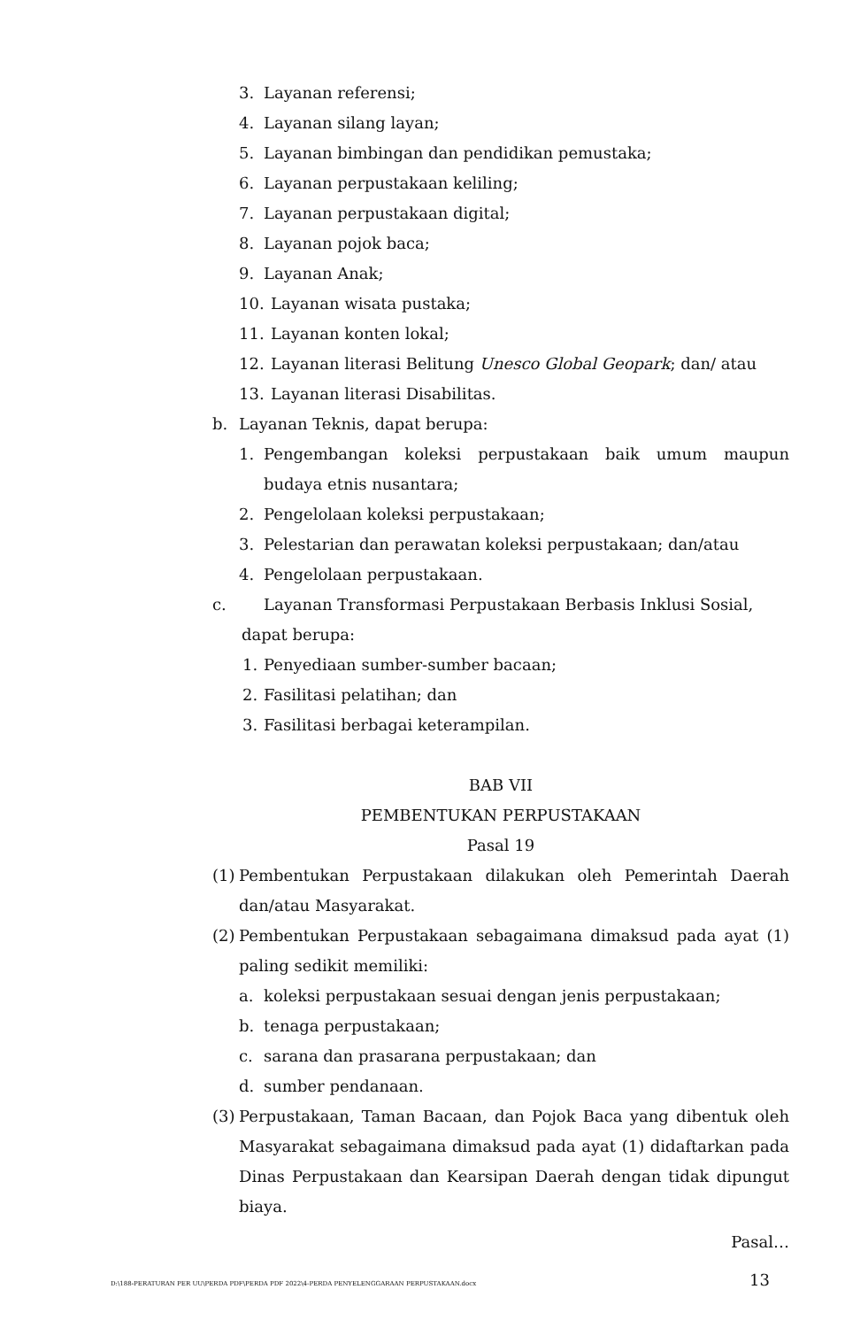3. Layanan referensi;
4. Layanan silang layan;
5. Layanan bimbingan dan pendidikan pemustaka;
6. Layanan perpustakaan keliling;
7. Layanan perpustakaan digital;
8. Layanan pojok baca;
9. Layanan Anak;
10. Layanan wisata pustaka;
11. Layanan konten lokal;
12. Layanan literasi Belitung Unesco Global Geopark; dan/ atau
13. Layanan literasi Disabilitas.
b. Layanan Teknis, dapat berupa:
1. Pengembangan koleksi perpustakaan baik umum maupun budaya etnis nusantara;
2. Pengelolaan koleksi perpustakaan;
3. Pelestarian dan perawatan koleksi perpustakaan; dan/atau
4. Pengelolaan perpustakaan.
c. Layanan Transformasi Perpustakaan Berbasis Inklusi Sosial,
dapat berupa:
1. Penyediaan sumber-sumber bacaan;
2. Fasilitasi pelatihan; dan
3. Fasilitasi berbagai keterampilan.
BAB VII
PEMBENTUKAN PERPUSTAKAAN
Pasal 19
(1) Pembentukan Perpustakaan dilakukan oleh Pemerintah Daerah dan/atau Masyarakat.
(2) Pembentukan Perpustakaan sebagaimana dimaksud pada ayat (1) paling sedikit memiliki:
a. koleksi perpustakaan sesuai dengan jenis perpustakaan;
b. tenaga perpustakaan;
c. sarana dan prasarana perpustakaan; dan
d. sumber pendanaan.
(3) Perpustakaan, Taman Bacaan, dan Pojok Baca yang dibentuk oleh Masyarakat sebagaimana dimaksud pada ayat (1) didaftarkan pada Dinas Perpustakaan dan Kearsipan Daerah dengan tidak dipungut biaya.
Pasal…
D:\188-PERATURAN PER UU\PERDA PDF\PERDA PDF 2022\4-PERDA PENYELENGGARAAN PERPUSTAKAAN.docx 13